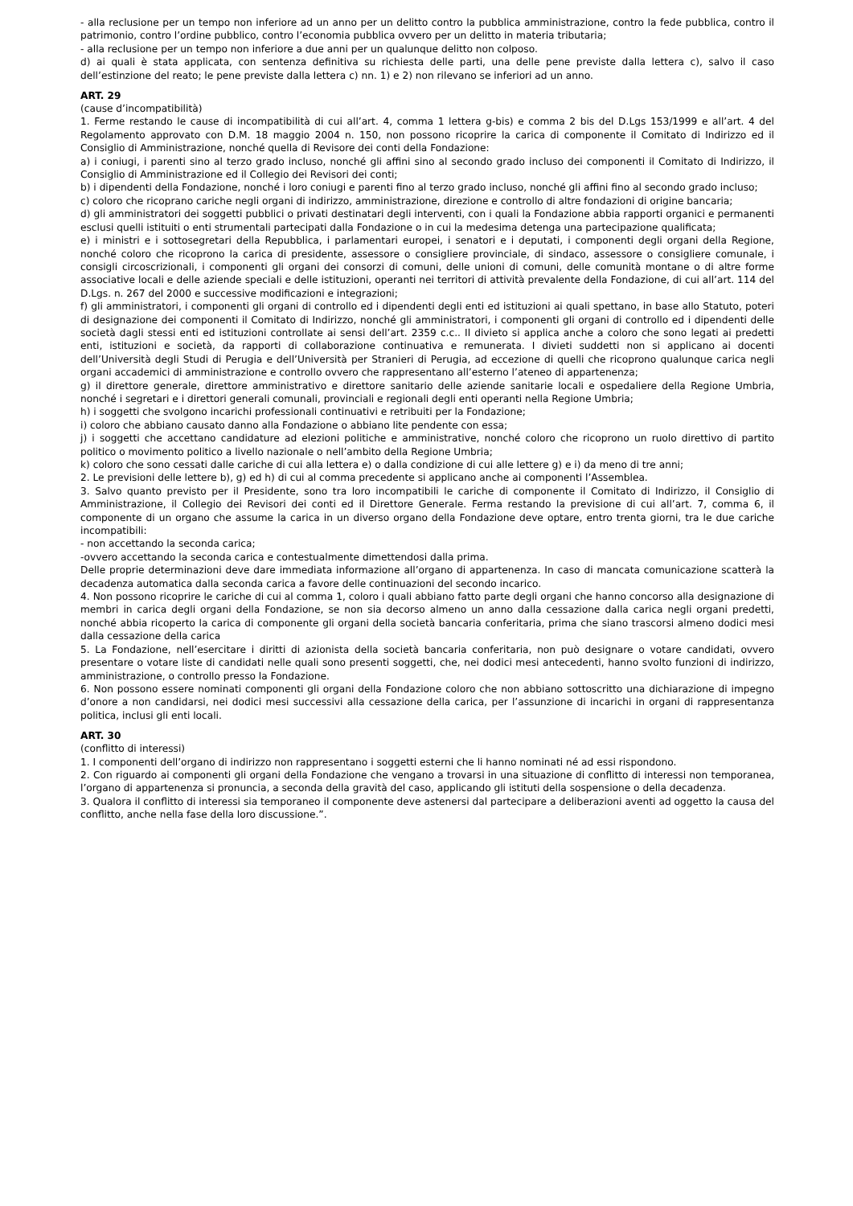- alla reclusione per un tempo non inferiore ad un anno per un delitto contro la pubblica amministrazione, contro la fede pubblica, contro il patrimonio, contro l’ordine pubblico, contro l’economia pubblica ovvero per un delitto in materia tributaria;
- alla reclusione per un tempo non inferiore a due anni per un qualunque delitto non colposo.
d) ai quali è stata applicata, con sentenza definitiva su richiesta delle parti, una delle pene previste dalla lettera c), salvo il caso dell’estinzione del reato; le pene previste dalla lettera c) nn. 1) e 2) non rilevano se inferiori ad un anno.
ART. 29
(cause d’incompatibilità)
1. Ferme restando le cause di incompatibilità di cui all’art. 4, comma 1 lettera g-bis) e comma 2 bis del D.Lgs 153/1999 e all’art. 4 del Regolamento approvato con D.M. 18 maggio 2004 n. 150, non possono ricoprire la carica di componente il Comitato di Indirizzo ed il Consiglio di Amministrazione, nonché quella di Revisore dei conti della Fondazione:
a) i coniugi, i parenti sino al terzo grado incluso, nonché gli affini sino al secondo grado incluso dei componenti il Comitato di Indirizzo, il Consiglio di Amministrazione ed il Collegio dei Revisori dei conti;
b) i dipendenti della Fondazione, nonché i loro coniugi e parenti fino al terzo grado incluso, nonché gli affini fino al secondo grado incluso;
c) coloro che ricoprano cariche negli organi di indirizzo, amministrazione, direzione e controllo di altre fondazioni di origine bancaria;
d) gli amministratori dei soggetti pubblici o privati destinatari degli interventi, con i quali la Fondazione abbia rapporti organici e permanenti esclusi quelli istituiti o enti strumentali partecipati dalla Fondazione o in cui la medesima detenga una partecipazione qualificata;
e) i ministri e i sottosegretari della Repubblica, i parlamentari europei, i senatori e i deputati, i componenti degli organi della Regione, nonché coloro che ricoprono la carica di presidente, assessore o consigliere provinciale, di sindaco, assessore o consigliere comunale, i consigli circoscrizionali, i componenti gli organi dei consorzi di comuni, delle unioni di comuni, delle comunità montane o di altre forme associative locali e delle aziende speciali e delle istituzioni, operanti nei territori di attività prevalente della Fondazione, di cui all’art. 114 del D.Lgs. n. 267 del 2000 e successive modificazioni e integrazioni;
f) gli amministratori, i componenti gli organi di controllo ed i dipendenti degli enti ed istituzioni ai quali spettano, in base allo Statuto, poteri di designazione dei componenti il Comitato di Indirizzo, nonché gli amministratori, i componenti gli organi di controllo ed i dipendenti delle società dagli stessi enti ed istituzioni controllate ai sensi dell’art. 2359 c.c.. Il divieto si applica anche a coloro che sono legati ai predetti enti, istituzioni e società, da rapporti di collaborazione continuativa e remunerata. I divieti suddetti non si applicano ai docenti dell’Università degli Studi di Perugia e dell’Università per Stranieri di Perugia, ad eccezione di quelli che ricoprono qualunque carica negli organi accademici di amministrazione e controllo ovvero che rappresentano all’esterno l’ateneo di appartenenza;
g) il direttore generale, direttore amministrativo e direttore sanitario delle aziende sanitarie locali e ospedaliere della Regione Umbria, nonché i segretari e i direttori generali comunali, provinciali e regionali degli enti operanti nella Regione Umbria;
h) i soggetti che svolgono incarichi professionali continuativi e retribuiti per la Fondazione;
i) coloro che abbiano causato danno alla Fondazione o abbiano lite pendente con essa;
j) i soggetti che accettano candidature ad elezioni politiche e amministrative, nonché coloro che ricoprono un ruolo direttivo di partito politico o movimento politico a livello nazionale o nell’ambito della Regione Umbria;
k) coloro che sono cessati dalle cariche di cui alla lettera e) o dalla condizione di cui alle lettere g) e i) da meno di tre anni;
2. Le previsioni delle lettere b), g) ed h) di cui al comma precedente si applicano anche ai componenti l’Assemblea.
3. Salvo quanto previsto per il Presidente, sono tra loro incompatibili le cariche di componente il Comitato di Indirizzo, il Consiglio di Amministrazione, il Collegio dei Revisori dei conti ed il Direttore Generale. Ferma restando la previsione di cui all’art. 7, comma 6, il componente di un organo che assume la carica in un diverso organo della Fondazione deve optare, entro trenta giorni, tra le due cariche incompatibili:
- non accettando la seconda carica;
-ovvero accettando la seconda carica e contestualmente dimettendosi dalla prima.
Delle proprie determinazioni deve dare immediata informazione all’organo di appartenenza. In caso di mancata comunicazione scatterà la decadenza automatica dalla seconda carica a favore delle continuazioni del secondo incarico.
4. Non possono ricoprire le cariche di cui al comma 1, coloro i quali abbiano fatto parte degli organi che hanno concorso alla designazione di membri in carica degli organi della Fondazione, se non sia decorso almeno un anno dalla cessazione dalla carica negli organi predetti, nonché abbia ricoperto la carica di componente gli organi della società bancaria conferitaria, prima che siano trascorsi almeno dodici mesi dalla cessazione della carica
5. La Fondazione, nell’esercitare i diritti di azionista della società bancaria conferitaria, non può designare o votare candidati, ovvero presentare o votare liste di candidati nelle quali sono presenti soggetti, che, nei dodici mesi antecedenti, hanno svolto funzioni di indirizzo, amministrazione, o controllo presso la Fondazione.
6. Non possono essere nominati componenti gli organi della Fondazione coloro che non abbiano sottoscritto una dichiarazione di impegno d’onore a non candidarsi, nei dodici mesi successivi alla cessazione della carica, per l’assunzione di incarichi in organi di rappresentanza politica, inclusi gli enti locali.
ART. 30
(conflitto di interessi)
1. I componenti dell’organo di indirizzo non rappresentano i soggetti esterni che li hanno nominati né ad essi rispondono.
2. Con riguardo ai componenti gli organi della Fondazione che vengano a trovarsi in una situazione di conflitto di interessi non temporanea, l’organo di appartenenza si pronuncia, a seconda della gravità del caso, applicando gli istituti della sospensione o della decadenza.
3. Qualora il conflitto di interessi sia temporaneo il componente deve astenersi dal partecipare a deliberazioni aventi ad oggetto la causa del conflitto, anche nella fase della loro discussione.”.